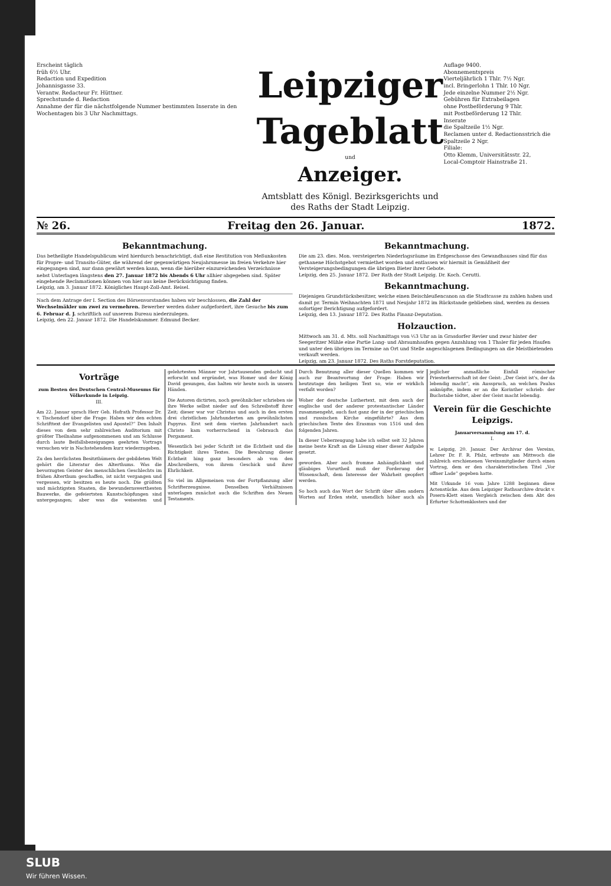Erscheint täglich
früh 6½ Uhr.
Redaction und Expedition
Johannisgasse 33.
Verantw. Redacteur Fr. Hüttner.
Sprechstunde d. Redaction
Annahme der für die nächstfolgende Nummer bestimmten Inserate in den Wochentagen bis 3 Uhr Nachmittags.
Leipziger Tageblatt
und
Anzeiger.
Amtsblatt des Königl. Bezirksgerichts und des Raths der Stadt Leipzig.
Auflage 9400.
Abonnementspreis
Vierteljährlich 1 Thlr. 7½ Ngr.
incl. Bringerlohn 1 Thlr. 10 Ngr.
Jede einzelne Nummer 2½ Ngr.
Gebühren für Extrabeilagen
ohne Postbeförderung 9 Thlr.
mit Postbeförderung 12 Thlr.
Inserate
die Spaltzeile 1½ Ngr.
Reclamen unter d. Redactionsstrich die Spaltzeile 2 Ngr.
Filiale:
Otto Klemm, Universitätsstr. 22,
Local-Comptoir Hainstraße 21.
№ 26. Freitag den 26. Januar. 1872.
Bekanntmachung.
Das betheiligte Handelspublicum wird hierdurch benachrichtigt, daß eine Restitution von Meßunkosten für Propre- und Transito-Güter, die während der gegenwärtigen Neujahrsmesse im freien Verkehre hier eingegangen sind, nur dann gewährt werden kann, wenn die hierüber einzureichenden Verzeichnisse nebst Unterlagen längstens den 27. Januar 1872 bis Abends 6 Uhr allhier abgegeben sind. Später eingehende Reclamationen können von hier aus keine Berücksichtigung finden.
Leipzig, am 3. Januar 1872. Königliches Haupt-Zoll-Amt. Reisel.
Nach dem Antrage der I. Section des Börsenvorstandes haben wir beschlossen, die Zahl der Wechselmäkler um zwei zu vermehren. Bewerber werden daher aufgefordert, ihre Gesuche bis zum 6. Februar d. J. schriftlich auf unserem Bureau niederzulegen.
Leipzig, den 22. Januar 1872. Die Handelskammer. Edmund Becker.
Bekanntmachung.
Die am 23. dies. Mon. versteigerten Niederlagsräume im Erdgeschosse des Gewandhauses sind für das gethanene Höchstgebot vermiethet worden und entlassen wir hiermit in Gemäßheit der Versteigerungsbedingungen die übrigen Bieter ihrer Gebote.
Leipzig, den 25. Januar 1872. Der Rath der Stadt Leipzig. Dr. Koch. Cerutti.
Bekanntmachung.
Diejenigen Grundstücksbesitzer, welche einen Beischleußencanon an die Stadtcasse zu zahlen haben und damit pr. Termin Weihnachten 1871 und Neujahr 1872 im Rückstande geblieben sind, werden zu dessen sofortiger Berichtigung aufgefordert.
Leipzig, den 13. Januar 1872. Des Raths Finanz-Deputation.
Holzauction.
Mittwoch am 31. d. Mts. soll Nachmittags von ½3 Uhr an in Grasdorfer Revier und zwar hinter der Seegeritzer Mühle eine Partie Lang- und Abraumhaufen gegen Anzahlung von 1 Thaler für jeden Haufen und unter den übrigen im Termine an Ort und Stelle angeschlagenen Bedingungen an die Meistbietenden verkauft werden.
Leipzig, am 23. Januar 1872. Des Raths Forstdeputation.
Vorträge
zum Besten des Deutschen Central-Museums für Völkerkunde in Leipzig.
III.
Am 22. Januar sprach Herr Geh. Hofrath Professor Dr. v. Tischendorf über die Frage: Haben wir den echten Schrifttext der Evangelisten und Apostel?“ Den Inhalt dieses von dem sehr zahlreichen Auditorium mit größter Theilnahme aufgenommenen und am Schlusse durch laute Beifallsbezeigungen geehrten Vortrags versuchen wir in Nachstehendem kurz wiederzugeben.
Zu den herrlichsten Besitzthümern der gebildeten Welt gehört die Literatur des Alterthums. Was die bevorzugten Geister des menschlichen Geschlechts im frühen Alterthum geschaffen, ist nicht vergangen und vergessen, wir besitzen es heute noch. Die größten und mächtigsten Staaten, die bewunderns­werthesten Bauwerke, die gefeiertsten Kunstschöpfungen sind untergegangen; aber was die weisesten und gelehrtesten Männer vor Jahrtausenden gedacht und erforscht und ergründet, was Homer und der König David gesungen, das halten wir heute noch in unsern Händen.
Die Autoren dictirten, noch gewöhnlicher schrieben sie ihre Werke selbst nieder auf den Schreibstoff ihrer Zeit; dieser war vor Christus und auch in den ersten drei christlichen Jahrhunderten am gewöhnlichsten Papyrus. Erst seit dem vierten Jahrhundert nach Christo kam vorherrschend in Gebrauch das Pergament.
Wesentlich bei jeder Schrift ist die Echtheit und die Richtigkeit ihres Textes. Die Bewahrung dieser Echtheit hing ganz besonders ab von den Abschreibern, von ihrem Geschick und ihrer Ehrlichkeit.
So viel im Allgemeinen von der Fortpflanzung aller Schrifterzeugnisse. Denselben Verhältnissen unterlagen zunächst auch die Schriften des Neuen Testaments.
Durch Benutzung aller dieser Quellen kommen wir auch zur Beantwortung der Frage: Haben wir heutzutage den heiligen Text so, wie er wirklich verfaßt worden?
Woher der deutsche Luthertext, mit dem auch der englische und der anderer protestantischer Länder zusammengeht, auch fast ganz der in der griechischen und russischen Kirche eingeführte? Aus dem griechischen Texte des Erasmus von 1516 und den folgenden Jahren.
In dieser Ueberzeugung habe ich selbst seit 32 Jahren meine beste Kraft an die Lösung einer dieser Aufgabe gesetzt.
geworden. Aber auch fromme Anhänglichkeit und gläubiges Vorurtheil muß der Forderung der Wissenschaft, dem Interesse der Wahrheit geopfert werden.
So hoch auch das Wort der Schrift über allen andern Worten auf Erden steht, unendlich höher auch als jeglicher anmaßliche Einfall römischer Priesterherrschaft ist der Geist: „Der Geist ist's, der da lebendig macht“, ein Ausspruch, an welchen Paulus anknüpfte, indem er an die Korinther schrieb: der Buchstabe tödtet, aber der Geist macht lebendig.
Verein für die Geschichte Leipzigs.
Januarversammlung am 17. d.
I.
w. Leipzig, 20. Januar. Der Archivar des Vereins, Lehrer Dr. F. R. Pfalz, erfreute am Mittwoch die zahlreich erschienenen Vereinsmitglieder durch einen Vortrag, dem er den charakteristischen Titel „Vor offner Lade“ gegeben hatte.
Mit Urkunde 16 vom Jahre 1288 beginnen diese Actenstücke. Aus dem Leipziger Rathsarchive druckt v. Posern-Klett einen Vergleich zwischen dem Abt des Erfurter Schottenklosters und der
SLUB
Wir führen Wissen.